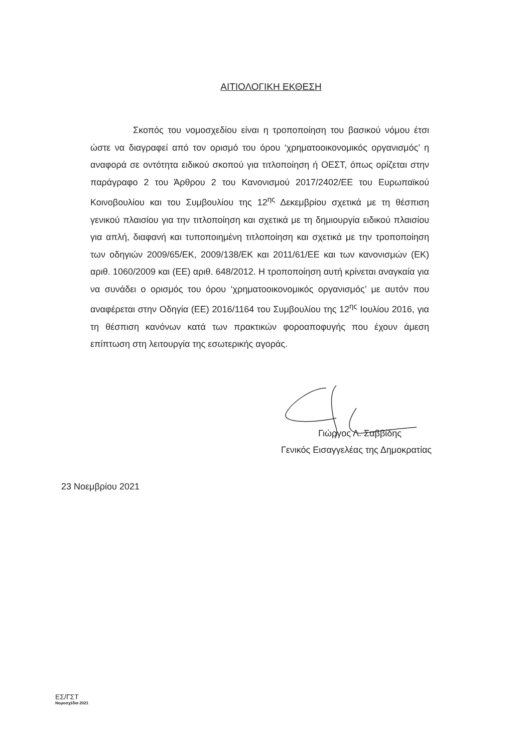ΑΙΤΙΟΛΟΓΙΚΗ ΕΚΘΕΣΗ
Σκοπός του νομοσχεδίου είναι η τροποποίηση του βασικού νόμου έτσι ώστε να διαγραφεί από τον ορισμό του όρου ‘χρηματοοικονομικός οργανισμός’ η αναφορά σε οντότητα ειδικού σκοπού για τιτλοποίηση ή ΟΕΣΤ, όπως ορίζεται στην παράγραφο 2 του Άρθρου 2 του Κανονισμού 2017/2402/ΕΕ του Ευρωπαϊκού Κοινοβουλίου και του Συμβουλίου της 12<sup>ης</sup> Δεκεμβρίου σχετικά με τη θέσπιση γενικού πλαισίου για την τιτλοποίηση και σχετικά με τη δημιουργία ειδικού πλαισίου για απλή, διαφανή και τυποποιημένη τιτλοποίηση και σχετικά με την τροποποίηση των οδηγιών 2009/65/ΕΚ, 2009/138/ΕΚ και 2011/61/ΕΕ και των κανονισμών (ΕΚ) αριθ. 1060/2009 και (ΕΕ) αριθ. 648/2012. Η τροποποίηση αυτή κρίνεται αναγκαία για να συνάδει ο ορισμός του όρου ‘χρηματοοικονομικός οργανισμός’ με αυτόν που αναφέρεται στην Οδηγία (ΕΕ) 2016/1164 του Συμβουλίου της 12<sup>ης</sup> Ιουλίου 2016, για τη θέσπιση κανόνων κατά των πρακτικών φοροαποφυγής που έχουν άμεση επίπτωση στη λειτουργία της εσωτερικής αγοράς.
Γιώργος Λ. Σαββίδης
Γενικός Εισαγγελέας της Δημοκρατίας
23 Νοεμβρίου 2021
ΕΣ/ΓΣΤ
Νομοσχέδια 2021